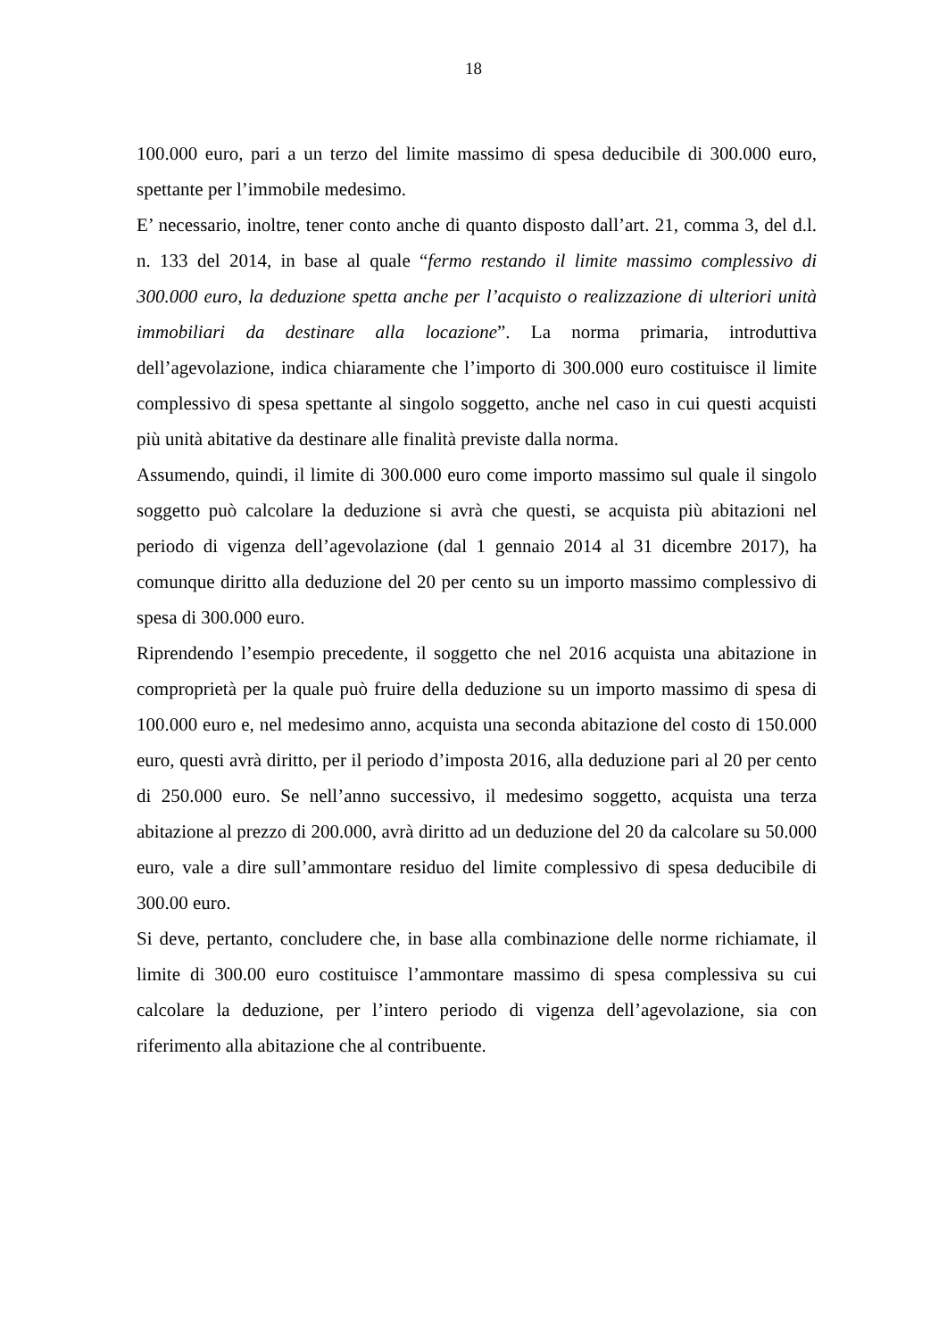18
100.000 euro, pari a un terzo del limite massimo di spesa deducibile di 300.000 euro, spettante per l’immobile medesimo.
E’ necessario, inoltre, tener conto anche di quanto disposto dall’art. 21, comma 3, del d.l. n. 133 del 2014, in base al quale “fermo restando il limite massimo complessivo di 300.000 euro, la deduzione spetta anche per l’acquisto o realizzazione di ulteriori unità immobiliari da destinare alla locazione”. La norma primaria, introduttiva dell’agevolazione, indica chiaramente che l’importo di 300.000 euro costituisce il limite complessivo di spesa spettante al singolo soggetto, anche nel caso in cui questi acquisti più unità abitative da destinare alle finalità previste dalla norma.
Assumendo, quindi, il limite di 300.000 euro come importo massimo sul quale il singolo soggetto può calcolare la deduzione si avrà che questi, se acquista più abitazioni nel periodo di vigenza dell’agevolazione (dal 1 gennaio 2014 al 31 dicembre 2017), ha comunque diritto alla deduzione del 20 per cento su un importo massimo complessivo di spesa di 300.000 euro.
Riprendendo l’esempio precedente, il soggetto che nel 2016 acquista una abitazione in comproprietà per la quale può fruire della deduzione su un importo massimo di spesa di 100.000 euro e, nel medesimo anno, acquista una seconda abitazione del costo di 150.000 euro, questi avrà diritto, per il periodo d’imposta 2016, alla deduzione pari al 20 per cento di 250.000 euro. Se nell’anno successivo, il medesimo soggetto, acquista una terza abitazione al prezzo di 200.000, avrà diritto ad un deduzione del 20 da calcolare su 50.000 euro, vale a dire sull’ammontare residuo del limite complessivo di spesa deducibile di 300.00 euro.
Si deve, pertanto, concludere che, in base alla combinazione delle norme richiamate, il limite di 300.00 euro costituisce l’ammontare massimo di spesa complessiva su cui calcolare la deduzione, per l’intero periodo di vigenza dell’agevolazione, sia con riferimento alla abitazione che al contribuente.